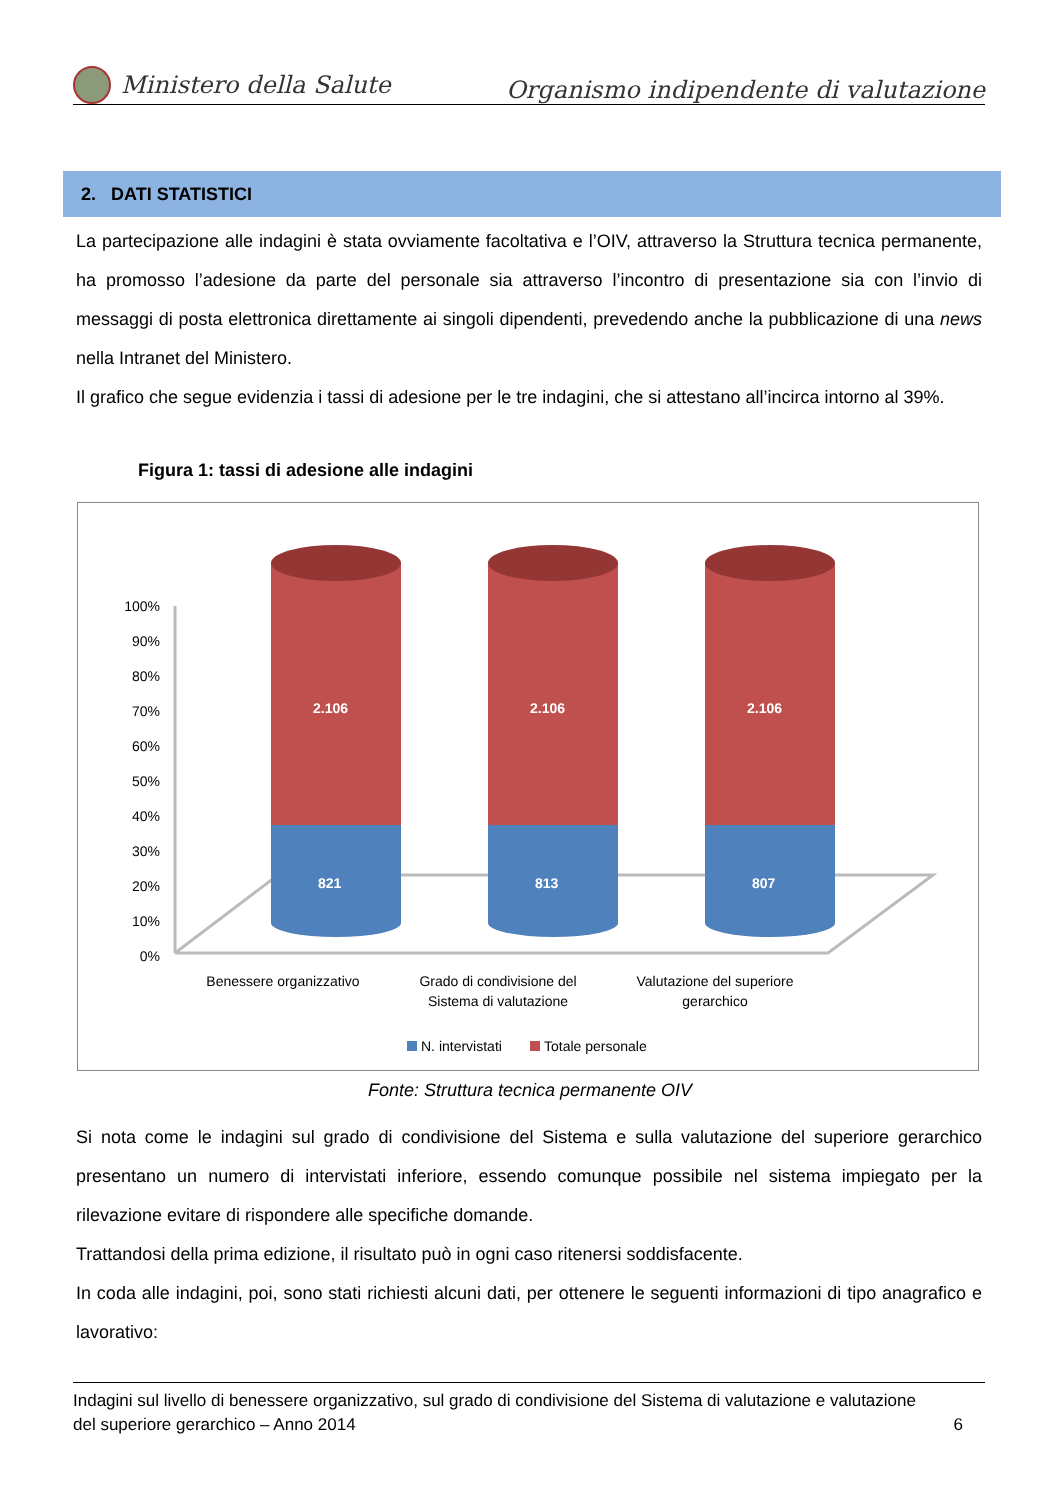Ministero della Salute
Organismo indipendente di valutazione
2. DATI STATISTICI
La partecipazione alle indagini è stata ovviamente facoltativa e l’OIV, attraverso la Struttura tecnica permanente, ha promosso l’adesione da parte del personale sia attraverso l’incontro di presentazione sia con l’invio di messaggi di posta elettronica direttamente ai singoli dipendenti, prevedendo anche la pubblicazione di una news nella Intranet del Ministero.
Il grafico che segue evidenzia i tassi di adesione per le tre indagini, che si attestano all’incirca intorno al 39%.
Figura 1: tassi di adesione alle indagini
100%
90%
80%
70%
60%
50%
40%
30%
20%
10%
0%
2.106
821
2.106
813
2.106
807
Benessere organizzativo
Grado di condivisione del
Sistema di valutazione
Valutazione del superiore
gerarchico
N. intervistati
Totale personale
Fonte: Struttura tecnica permanente OIV
Si nota come le indagini sul grado di condivisione del Sistema e sulla valutazione del superiore gerarchico presentano un numero di intervistati inferiore, essendo comunque possibile nel sistema impiegato per la rilevazione evitare di rispondere alle specifiche domande.
Trattandosi della prima edizione, il risultato può in ogni caso ritenersi soddisfacente.
In coda alle indagini, poi, sono stati richiesti alcuni dati, per ottenere le seguenti informazioni di tipo anagrafico e lavorativo:
Indagini sul livello di benessere organizzativo, sul grado di condivisione del Sistema di valutazione e valutazione
del superiore gerarchico – Anno 2014 6